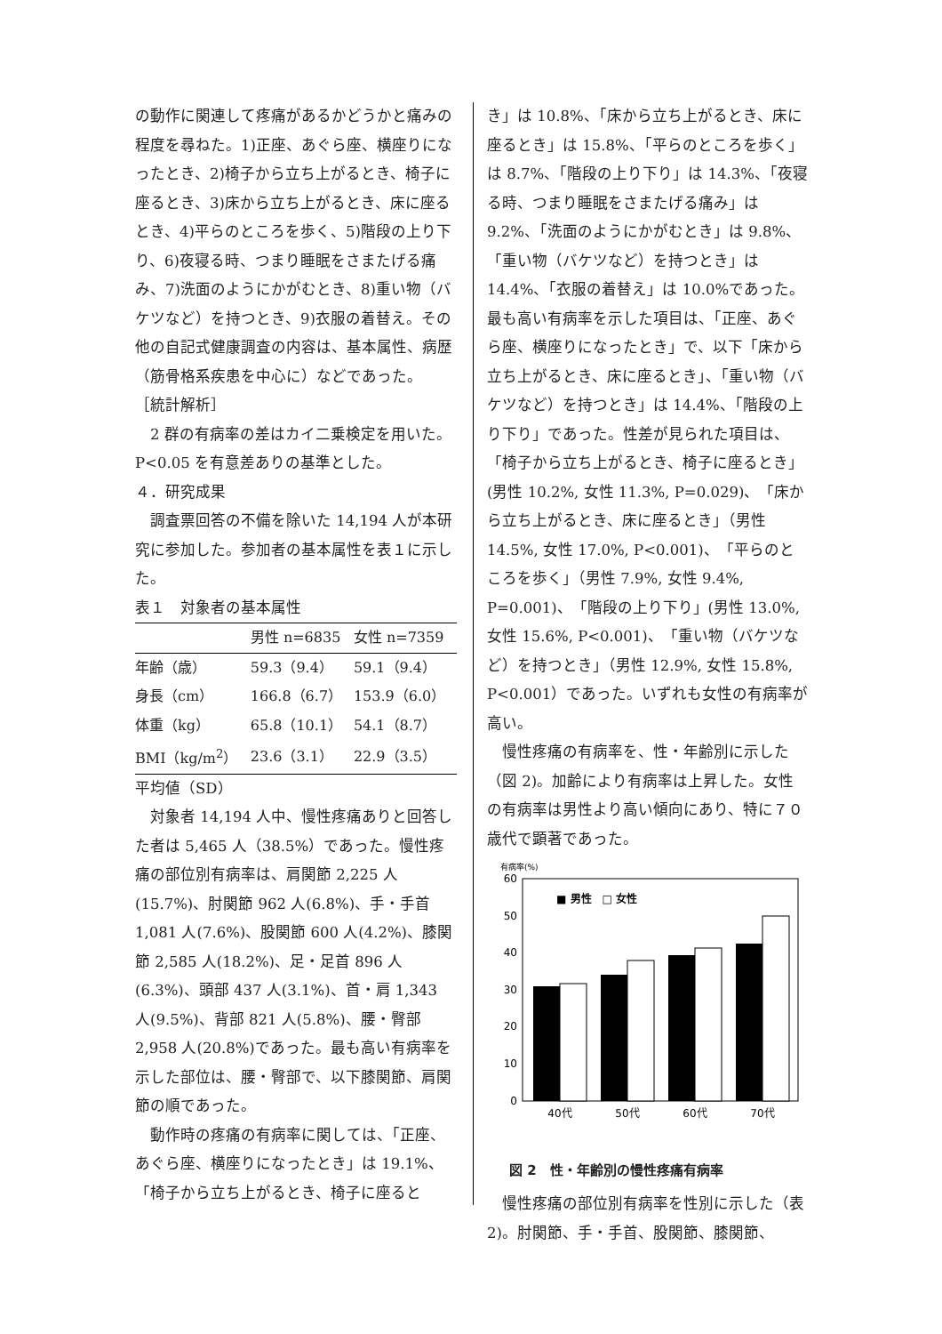の動作に関連して疼痛があるかどうかと痛みの程度を尋ねた。1)正座、あぐら座、横座りになったとき、2)椅子から立ち上がるとき、椅子に座るとき、3)床から立ち上がるとき、床に座るとき、4)平らのところを歩く、5)階段の上り下り、6)夜寝る時、つまり睡眠をさまたげる痛み、7)洗面のようにかがむとき、8)重い物（バケツなど）を持つとき、9)衣服の着替え。その他の自記式健康調査の内容は、基本属性、病歴（筋骨格系疾患を中心に）などであった。
［統計解析］
　2 群の有病率の差はカイ二乗検定を用いた。P<0.05 を有意差ありの基準とした。
４．研究成果
　調査票回答の不備を除いた 14,194 人が本研究に参加した。参加者の基本属性を表１に示した。
表１　対象者の基本属性
| | 男性 n=6835 | 女性 n=7359 |
| --- | --- | --- |
| 年齢（歳） | 59.3（9.4） | 59.1（9.4） |
| 身長（cm） | 166.8（6.7） | 153.9（6.0） |
| 体重（kg） | 65.8（10.1） | 54.1（8.7） |
| BMI（kg/m<sup>2</sup>） | 23.6（3.1） | 22.9（3.5） |
平均値（SD）
　対象者 14,194 人中、慢性疼痛ありと回答した者は 5,465 人（38.5%）であった。慢性疼痛の部位別有病率は、肩関節 2,225 人(15.7%)、肘関節 962 人(6.8%)、手・手首 1,081 人(7.6%)、股関節 600 人(4.2%)、膝関節 2,585 人(18.2%)、足・足首 896 人(6.3%)、頭部 437 人(3.1%)、首・肩 1,343 人(9.5%)、背部 821 人(5.8%)、腰・臀部 2,958 人(20.8%)であった。最も高い有病率を示した部位は、腰・臀部で、以下膝関節、肩関節の順であった。
　動作時の疼痛の有病率に関しては、「正座、あぐら座、横座りになったとき」は 19.1%、「椅子から立ち上がるとき、椅子に座ると
き」は 10.8%、「床から立ち上がるとき、床に座るとき」は 15.8%、「平らのところを歩く」は 8.7%、「階段の上り下り」は 14.3%、「夜寝る時、つまり睡眠をさまたげる痛み」は 9.2%、「洗面のようにかがむとき」は 9.8%、「重い物（バケツなど）を持つとき」は 14.4%、「衣服の着替え」は 10.0%であった。最も高い有病率を示した項目は、「正座、あぐら座、横座りになったとき」で、以下「床から立ち上がるとき、床に座るとき」、「重い物（バケツなど）を持つとき」は 14.4%、「階段の上り下り」であった。性差が見られた項目は、「椅子から立ち上がるとき、椅子に座るとき」(男性 10.2%, 女性 11.3%, P=0.029)、「床から立ち上がるとき、床に座るとき」（男性 14.5%, 女性 17.0%, P<0.001)、「平らのところを歩く」（男性 7.9%, 女性 9.4%, P=0.001)、「階段の上り下り」(男性 13.0%, 女性 15.6%, P<0.001)、「重い物（バケツなど）を持つとき」（男性 12.9%, 女性 15.8%, P<0.001）であった。いずれも女性の有病率が高い。
　慢性疼痛の有病率を、性・年齢別に示した（図 2)。加齢により有病率は上昇した。女性の有病率は男性より高い傾向にあり、特に７０歳代で顕著であった。
有病率(%)
60
50
40
30
20
10
0
■ 男性　□ 女性
40代
50代
60代
70代
図 2　性・年齢別の慢性疼痛有病率
　慢性疼痛の部位別有病率を性別に示した（表 2)。肘関節、手・手首、股関節、膝関節、